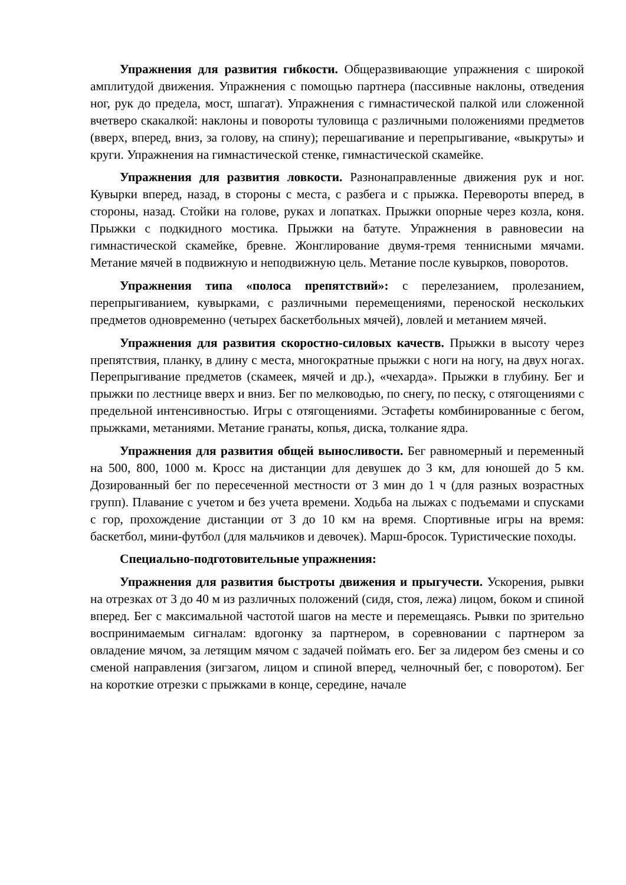Упражнения для развития гибкости. Общеразвивающие упражнения с широкой амплитудой движения. Упражнения с помощью партнера (пассивные наклоны, отведения ног, рук до предела, мост, шпагат). Упражнения с гимнастической палкой или сложенной вчетверо скакалкой: наклоны и повороты туловища с различными положениями предметов (вверх, вперед, вниз, за голову, на спину); перешагивание и перепрыгивание, «выкруты» и круги. Упражнения на гимнастической стенке, гимнастической скамейке.
Упражнения для развития ловкости. Разнонаправленные движения рук и ног. Кувырки вперед, назад, в стороны с места, с разбега и с прыжка. Перевороты вперед, в стороны, назад. Стойки на голове, руках и лопатках. Прыжки опорные через козла, коня. Прыжки с подкидного мостика. Прыжки на батуте. Упражнения в равновесии на гимнастической скамейке, бревне. Жонглирование двумя-тремя теннисными мячами. Метание мячей в подвижную и неподвижную цель. Метание после кувырков, поворотов.
Упражнения типа «полоса препятствий»: с перелезанием, пролезанием, перепрыгиванием, кувырками, с различными перемещениями, переноской нескольких предметов одновременно (четырех баскетбольных мячей), ловлей и метанием мячей.
Упражнения для развития скоростно-силовых качеств. Прыжки в высоту через препятствия, планку, в длину с места, многократные прыжки с ноги на ногу, на двух ногах. Перепрыгивание предметов (скамеек, мячей и др.), «чехарда». Прыжки в глубину. Бег и прыжки по лестнице вверх и вниз. Бег по мелководью, по снегу, по песку, с отягощениями с предельной интенсивностью. Игры с отягощениями. Эстафеты комбинированные с бегом, прыжками, метаниями. Метание гранаты, копья, диска, толкание ядра.
Упражнения для развития общей выносливости. Бег равномерный и переменный на 500, 800, 1000 м. Кросс на дистанции для девушек до 3 км, для юношей до 5 км. Дозированный бег по пересеченной местности от 3 мин до 1 ч (для разных возрастных групп). Плавание с учетом и без учета времени. Ходьба на лыжах с подъемами и спусками с гор, прохождение дистанции от 3 до 10 км на время. Спортивные игры на время: баскетбол, мини-футбол (для мальчиков и девочек). Марш-бросок. Туристические походы.
Специально-подготовительные упражнения:
Упражнения для развития быстроты движения и прыгучести. Ускорения, рывки на отрезках от 3 до 40 м из различных положений (сидя, стоя, лежа) лицом, боком и спиной вперед. Бег с максимальной частотой шагов на месте и перемещаясь. Рывки по зрительно воспринимаемым сигналам: вдогонку за партнером, в соревновании с партнером за овладение мячом, за летящим мячом с задачей поймать его. Бег за лидером без смены и со сменой направления (зигзагом, лицом и спиной вперед, челночный бег, с поворотом). Бег на короткие отрезки с прыжками в конце, середине, начале